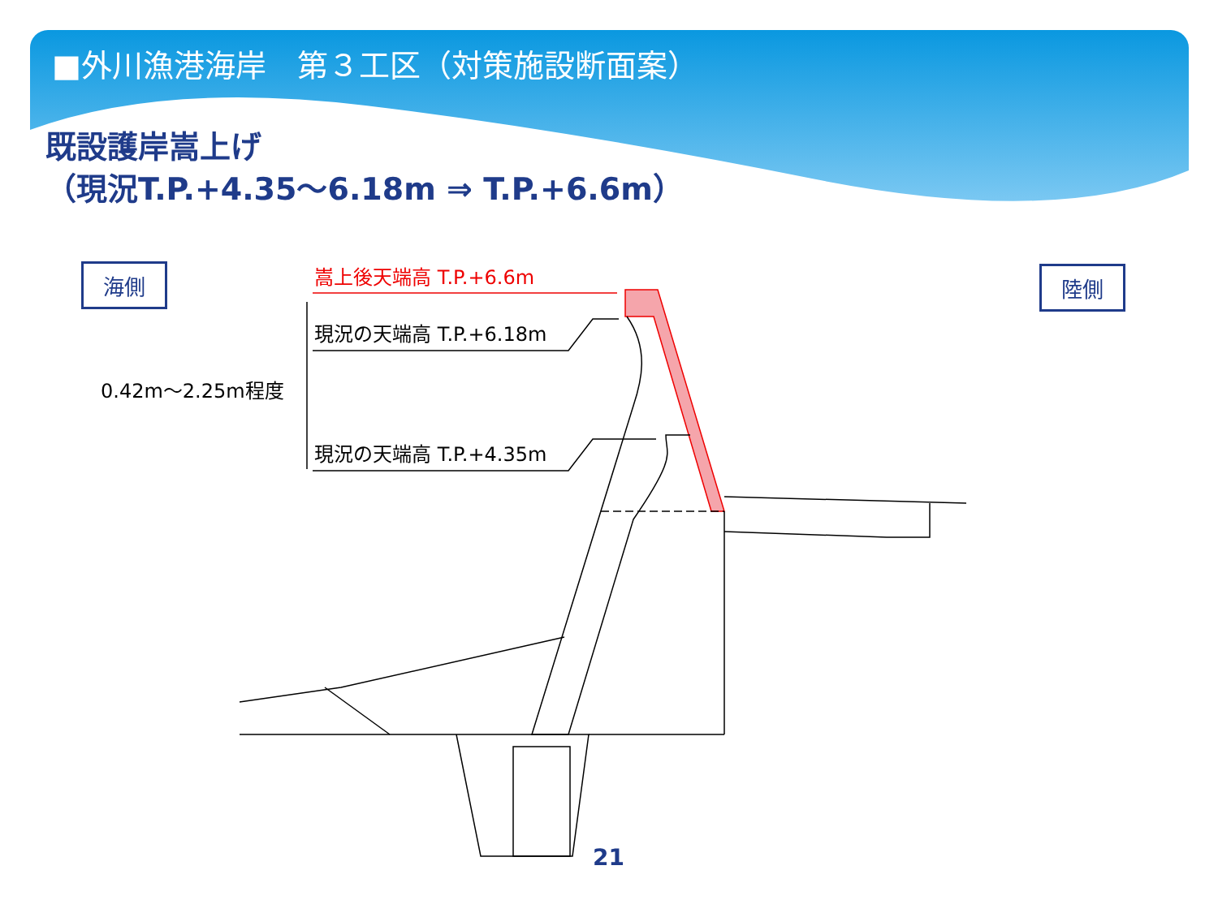■外川漁港海岸　第３工区（対策施設断面案）
既設護岸嵩上げ
（現況T.P.+4.35～6.18m ⇒ T.P.+6.6m）
海側 陸側
嵩上後天端高 T.P.+6.6m
現況の天端高 T.P.+6.18m
0.42m～2.25m程度
現況の天端高 T.P.+4.35m
21